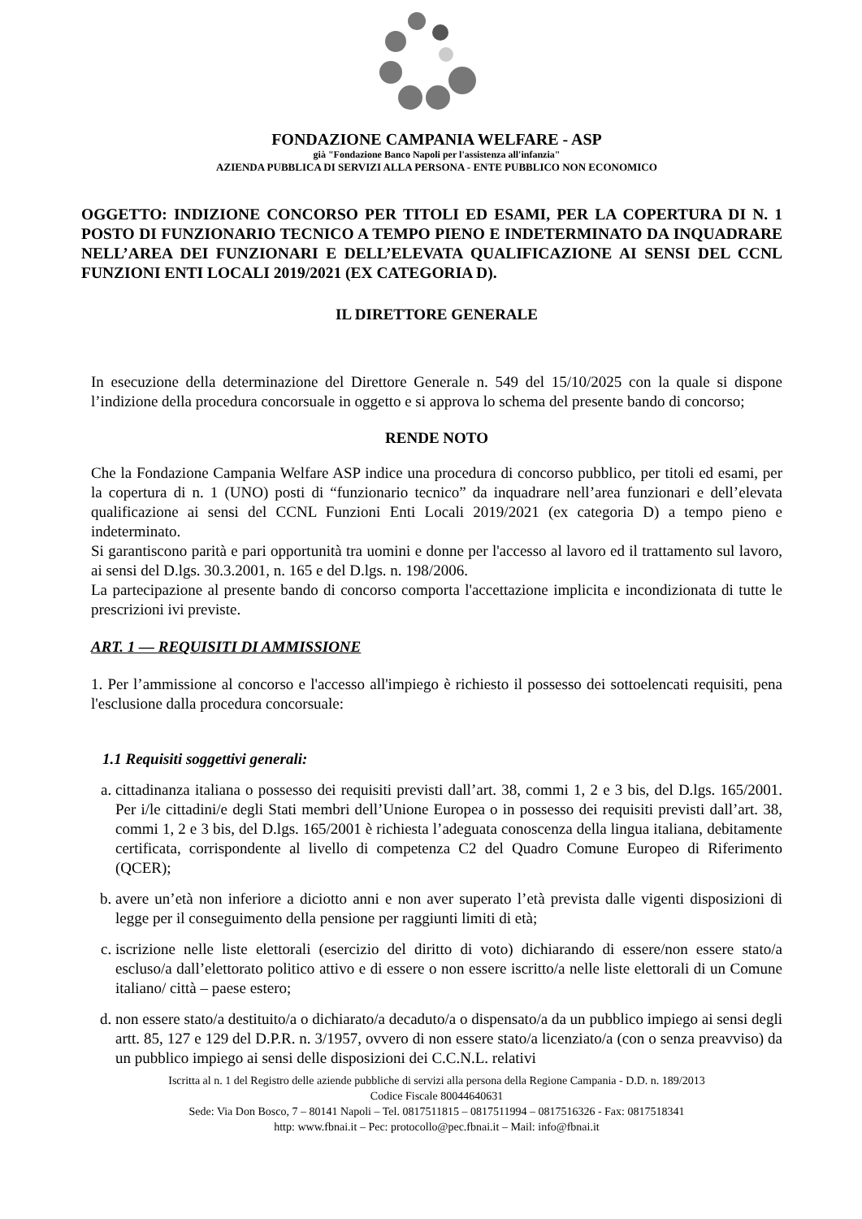FONDAZIONE CAMPANIA WELFARE - ASP
già "Fondazione Banco Napoli per l'assistenza all'infanzia"
AZIENDA PUBBLICA DI SERVIZI ALLA PERSONA - ENTE PUBBLICO NON ECONOMICO
OGGETTO: INDIZIONE CONCORSO PER TITOLI ED ESAMI, PER LA COPERTURA DI N. 1 POSTO DI FUNZIONARIO TECNICO A TEMPO PIENO E INDETERMINATO DA INQUADRARE NELL’AREA DEI FUNZIONARI E DELL’ELEVATA QUALIFICAZIONE AI SENSI DEL CCNL FUNZIONI ENTI LOCALI 2019/2021 (EX CATEGORIA D).
IL DIRETTORE GENERALE
In esecuzione della determinazione del Direttore Generale n. 549 del 15/10/2025 con la quale si dispone l’indizione della procedura concorsuale in oggetto e si approva lo schema del presente bando di concorso;
RENDE NOTO
Che la Fondazione Campania Welfare ASP indice una procedura di concorso pubblico, per titoli ed esami, per la copertura di n. 1 (UNO) posti di “funzionario tecnico” da inquadrare nell’area funzionari e dell’elevata qualificazione ai sensi del CCNL Funzioni Enti Locali 2019/2021 (ex categoria D) a tempo pieno e indeterminato.
Si garantiscono parità e pari opportunità tra uomini e donne per l'accesso al lavoro ed il trattamento sul lavoro, ai sensi del D.lgs. 30.3.2001, n. 165 e del D.lgs. n. 198/2006.
La partecipazione al presente bando di concorso comporta l'accettazione implicita e incondizionata di tutte le prescrizioni ivi previste.
ART. 1 — REQUISITI DI AMMISSIONE
1. Per l’ammissione al concorso e l'accesso all'impiego è richiesto il possesso dei sottoelencati requisiti, pena l'esclusione dalla procedura concorsuale:
1.1 Requisiti soggettivi generali:
a. cittadinanza italiana o possesso dei requisiti previsti dall’art. 38, commi 1, 2 e 3 bis, del D.lgs. 165/2001. Per i/le cittadini/e degli Stati membri dell’Unione Europea o in possesso dei requisiti previsti dall’art. 38, commi 1, 2 e 3 bis, del D.lgs. 165/2001 è richiesta l’adeguata conoscenza della lingua italiana, debitamente certificata, corrispondente al livello di competenza C2 del Quadro Comune Europeo di Riferimento (QCER);
b. avere un’età non inferiore a diciotto anni e non aver superato l’età prevista dalle vigenti disposizioni di legge per il conseguimento della pensione per raggiunti limiti di età;
c. iscrizione nelle liste elettorali (esercizio del diritto di voto) dichiarando di essere/non essere stato/a escluso/a dall’elettorato politico attivo e di essere o non essere iscritto/a nelle liste elettorali di un Comune italiano/ città – paese estero;
d. non essere stato/a destituito/a o dichiarato/a decaduto/a o dispensato/a da un pubblico impiego ai sensi degli artt. 85, 127 e 129 del D.P.R. n. 3/1957, ovvero di non essere stato/a licenziato/a (con o senza preavviso) da un pubblico impiego ai sensi delle disposizioni dei C.C.N.L. relativi
Iscritta al n. 1 del Registro delle aziende pubbliche di servizi alla persona della Regione Campania - D.D. n. 189/2013
Codice Fiscale 80044640631
Sede: Via Don Bosco, 7 – 80141 Napoli – Tel. 0817511815 – 0817511994 – 0817516326 - Fax: 0817518341
http: www.fbnai.it – Pec: protocollo@pec.fbnai.it – Mail: info@fbnai.it